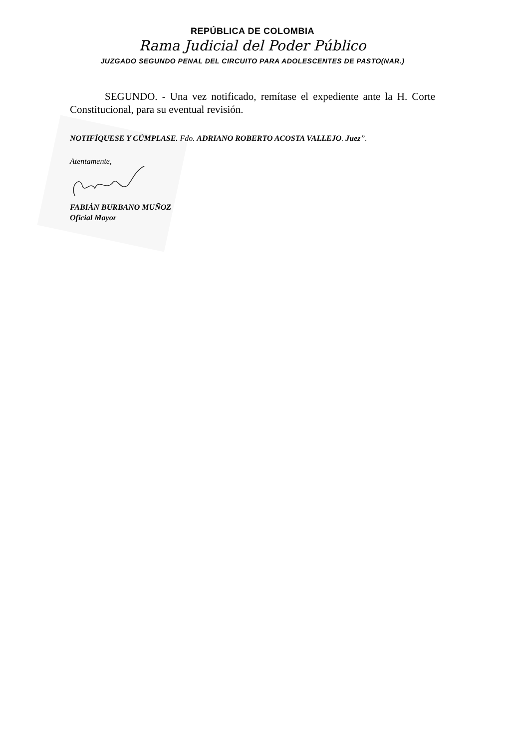REPÚBLICA DE COLOMBIA
Rama Judicial del Poder Público
JUZGADO SEGUNDO PENAL DEL CIRCUITO PARA ADOLESCENTES DE PASTO(NAR.)
SEGUNDO. - Una vez notificado, remítase el expediente ante la H. Corte Constitucional, para su eventual revisión.
NOTIFÍQUESE Y CÚMPLASE. Fdo. ADRIANO ROBERTO ACOSTA VALLEJO. Juez”.
Atentamente,
FABIÁN BURBANO MUÑOZ
Oficial Mayor